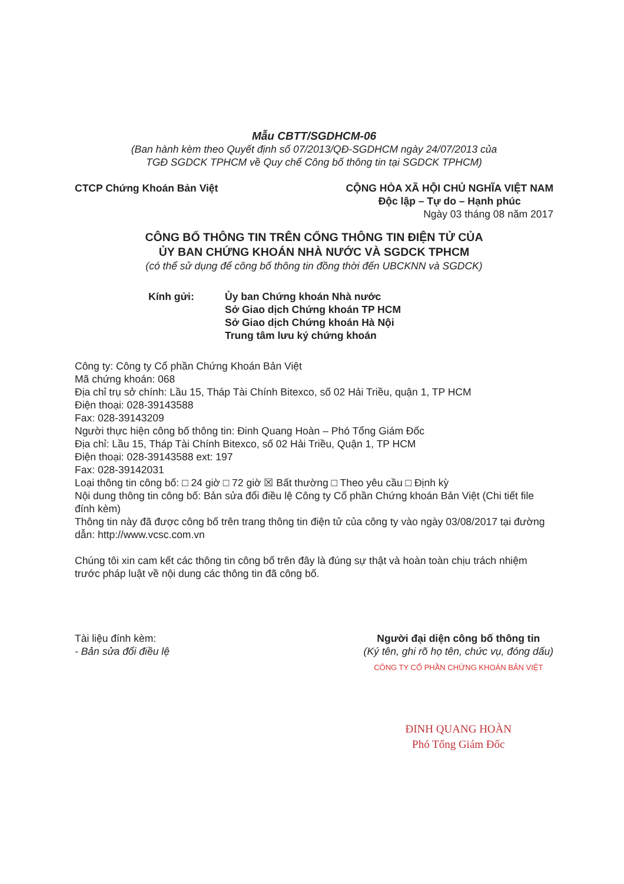Mẫu CBTT/SGDHCM-06
(Ban hành kèm theo Quyết định số 07/2013/QĐ-SGDHCM ngày 24/07/2013 của
TGĐ SGDCK TPHCM về Quy chế Công bố thông tin tại SGDCK TPHCM)
CTCP Chứng Khoán Bản Việt CỘNG HÒA XÃ HỘI CHỦ NGHĨA VIỆT NAM
Độc lập – Tự do – Hạnh phúc
Ngày 03 tháng 08 năm 2017
CÔNG BỐ THÔNG TIN TRÊN CỔNG THÔNG TIN ĐIỆN TỬ CỦA
ỦY BAN CHỨNG KHOÁN NHÀ NƯỚC VÀ SGDCK TPHCM
(có thể sử dụng để công bố thông tin đồng thời đến UBCKNN và SGDCK)
Kính gửi: Ủy ban Chứng khoán Nhà nước
Sở Giao dịch Chứng khoán TP HCM
Sở Giao dịch Chứng khoán Hà Nội
Trung tâm lưu ký chứng khoán
Công ty: Công ty Cổ phần Chứng Khoán Bản Việt
Mã chứng khoán: 068
Địa chỉ trụ sở chính: Lầu 15, Tháp Tài Chính Bitexco, số 02 Hải Triều, quận 1, TP HCM
Điện thoại: 028-39143588
Fax: 028-39143209
Người thực hiện công bố thông tin: Đinh Quang Hoàn – Phó Tổng Giám Đốc
Địa chỉ: Lầu 15, Tháp Tài Chính Bitexco, số 02 Hải Triều, Quận 1, TP HCM
Điện thoại: 028-39143588 ext: 197
Fax: 028-39142031
Loại thông tin công bố: □ 24 giờ □ 72 giờ ☒ Bất thường □ Theo yêu cầu □ Định kỳ
Nội dung thông tin công bố: Bản sửa đổi điều lệ Công ty Cổ phần Chứng khoán Bản Việt (Chi tiết file đính kèm)
Thông tin này đã được công bố trên trang thông tin điện tử của công ty vào ngày 03/08/2017 tại đường dẫn: http://www.vcsc.com.vn
Chúng tôi xin cam kết các thông tin công bố trên đây là đúng sự thật và hoàn toàn chịu trách nhiệm trước pháp luật về nội dung các thông tin đã công bố.
Tài liệu đính kèm:
- Bản sửa đổi điều lệ
Người đại diện công bố thông tin
(Ký tên, ghi rõ họ tên, chức vụ, đóng dấu)
CÔNG TY CỔ PHẦN CHỨNG KHOÁN BẢN VIỆT
ĐINH QUANG HOÀN
Phó Tổng Giám Đốc